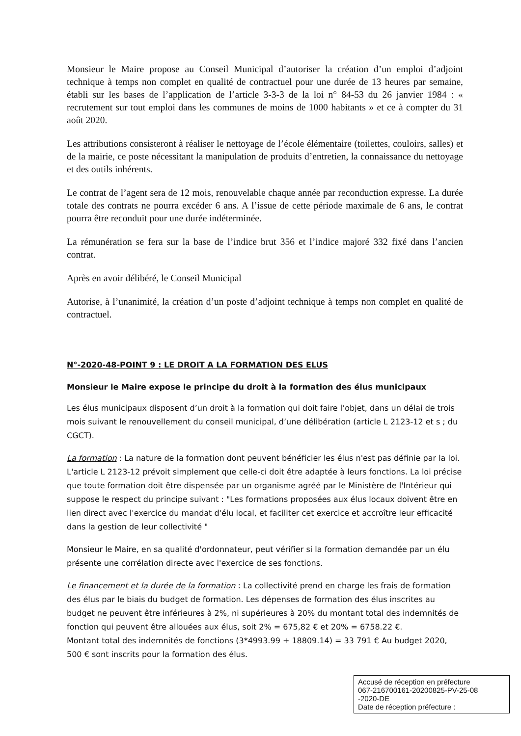Monsieur le Maire propose au Conseil Municipal d’autoriser la création d’un emploi d’adjoint technique à temps non complet en qualité de contractuel pour une durée de 13 heures par semaine, établi sur les bases de l’application de l’article 3-3-3 de la loi n° 84-53 du 26 janvier 1984 : « recrutement sur tout emploi dans les communes de moins de 1000 habitants » et ce à compter du 31 août 2020.
Les attributions consisteront à réaliser le nettoyage de l’école élémentaire (toilettes, couloirs, salles) et de la mairie, ce poste nécessitant la manipulation de produits d’entretien, la connaissance du nettoyage et des outils inhérents.
Le contrat de l’agent sera de 12 mois, renouvelable chaque année par reconduction expresse. La durée totale des contrats ne pourra excéder 6 ans. A l’issue de cette période maximale de 6 ans, le contrat pourra être reconduit pour une durée indéterminée.
La rémunération se fera sur la base de l’indice brut 356 et l’indice majoré 332 fixé dans l’ancien contrat.
Après en avoir délibéré, le Conseil Municipal
Autorise, à l’unanimité, la création d’un poste d’adjoint technique à temps non complet en qualité de contractuel.
N°-2020-48-POINT 9 : LE DROIT A LA FORMATION DES ELUS
Monsieur le Maire expose le principe du droit à la formation des élus municipaux
Les élus municipaux disposent d’un droit à la formation qui doit faire l’objet, dans un délai de trois mois suivant le renouvellement du conseil municipal, d’une délibération (article L 2123-12 et s ; du CGCT).
La formation : La nature de la formation dont peuvent bénéficier les élus n'est pas définie par la loi. L'article L 2123-12 prévoit simplement que celle-ci doit être adaptée à leurs fonctions. La loi précise que toute formation doit être dispensée par un organisme agréé par le Ministère de l'Intérieur qui suppose le respect du principe suivant : "Les formations proposées aux élus locaux doivent être en lien direct avec l'exercice du mandat d'élu local, et faciliter cet exercice et accroître leur efficacité dans la gestion de leur collectivité "
Monsieur le Maire, en sa qualité d'ordonnateur, peut vérifier si la formation demandée par un élu présente une corrélation directe avec l'exercice de ses fonctions.
Le financement et la durée de la formation : La collectivité prend en charge les frais de formation des élus par le biais du budget de formation. Les dépenses de formation des élus inscrites au budget ne peuvent être inférieures à 2%, ni supérieures à 20% du montant total des indemnités de fonction qui peuvent être allouées aux élus, soit 2% = 675,82 € et 20% = 6758.22 €.
Montant total des indemnités de fonctions (3*4993.99 + 18809.14) = 33 791 € Au budget 2020, 500 € sont inscrits pour la formation des élus.
Accusé de réception en préfecture
067-216700161-20200825-PV-25-08
-2020-DE
Date de réception préfecture :